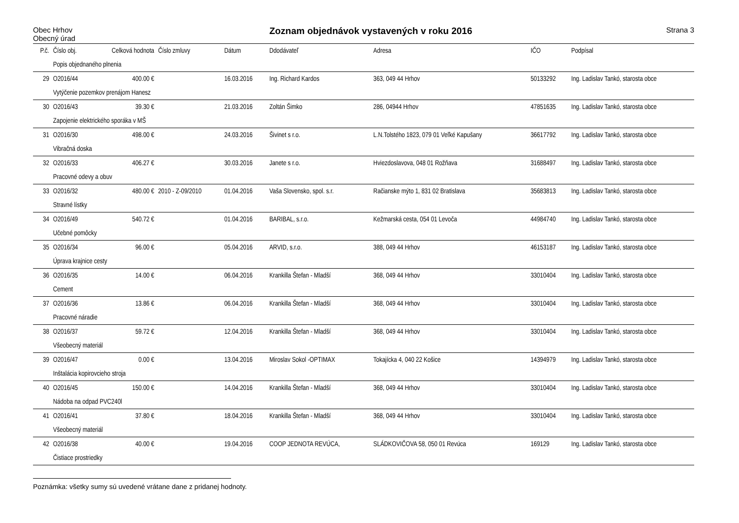Obec Hrhov
Obecný úrad
Zoznam objednávok vystavených v roku 2016
Strana 3
| P.č. | Číslo obj. | Celková hodnota | Číslo zmluvy | Dátum | Ddodávateľ | Adresa | IČO | Podpísal |
| --- | --- | --- | --- | --- | --- | --- | --- | --- |
| | Popis objednaného plnenia | | | | | | | |
| 29 | O2016/44 | 400.00 € | | 16.03.2016 | Ing. Richard Kardos | 363, 049 44 Hrhov | 50133292 | Ing. Ladislav Tankó, starosta obce |
| | Vytýčenie pozemkov prenájom Hanesz | | | | | | | |
| 30 | O2016/43 | 39.30 € | | 21.03.2016 | Zoltán Šimko | 286, 04944 Hrhov | 47851635 | Ing. Ladislav Tankó, starosta obce |
| | Zapojenie elektrického sporáka v MŠ | | | | | | | |
| 31 | O2016/30 | 498.00 € | | 24.03.2016 | Šivinet s r.o. | L.N.Tolstého 1823, 079 01 Veľké Kapušany | 36617792 | Ing. Ladislav Tankó, starosta obce |
| | Vibračná doska | | | | | | | |
| 32 | O2016/33 | 406.27 € | | 30.03.2016 | Janete s r.o. | Hviezdoslavova, 048 01 Rožňava | 31688497 | Ing. Ladislav Tankó, starosta obce |
| | Pracovné odevy a obuv | | | | | | | |
| 33 | O2016/32 | 480.00 € | 2010 - Z-09/2010 | 01.04.2016 | Vaša Slovensko, spol. s.r. | Račianske mýto 1, 831 02 Bratislava | 35683813 | Ing. Ladislav Tankó, starosta obce |
| | Stravné lístky | | | | | | | |
| 34 | O2016/49 | 540.72 € | | 01.04.2016 | BARIBAL, s.r.o. | Kežmarská cesta, 054 01 Levoča | 44984740 | Ing. Ladislav Tankó, starosta obce |
| | Učebné pomôcky | | | | | | | |
| 35 | O2016/34 | 96.00 € | | 05.04.2016 | ARVID, s.r.o. | 388, 049 44 Hrhov | 46153187 | Ing. Ladislav Tankó, starosta obce |
| | Úprava krajnice cesty | | | | | | | |
| 36 | O2016/35 | 14.00 € | | 06.04.2016 | Krankilla Štefan - Mladší | 368, 049 44 Hrhov | 33010404 | Ing. Ladislav Tankó, starosta obce |
| | Cement | | | | | | | |
| 37 | O2016/36 | 13.86 € | | 06.04.2016 | Krankilla Štefan - Mladší | 368, 049 44 Hrhov | 33010404 | Ing. Ladislav Tankó, starosta obce |
| | Pracovné náradie | | | | | | | |
| 38 | O2016/37 | 59.72 € | | 12.04.2016 | Krankilla Štefan - Mladší | 368, 049 44 Hrhov | 33010404 | Ing. Ladislav Tankó, starosta obce |
| | Všeobecný materiál | | | | | | | |
| 39 | O2016/47 | 0.00 € | | 13.04.2016 | Miroslav Sokol -OPTIMAX | Tokajícka 4, 040 22 Košice | 14394979 | Ing. Ladislav Tankó, starosta obce |
| | Inštalácia kopirovcieho stroja | | | | | | | |
| 40 | O2016/45 | 150.00 € | | 14.04.2016 | Krankilla Štefan - Mladší | 368, 049 44 Hrhov | 33010404 | Ing. Ladislav Tankó, starosta obce |
| | Nádoba na odpad PVC240l | | | | | | | |
| 41 | O2016/41 | 37.80 € | | 18.04.2016 | Krankilla Štefan - Mladší | 368, 049 44 Hrhov | 33010404 | Ing. Ladislav Tankó, starosta obce |
| | Všeobecný materiál | | | | | | | |
| 42 | O2016/38 | 40.00 € | | 19.04.2016 | COOP JEDNOTA REVÚCA, | SLÁDKOVIČOVA 58, 050 01 Revúca | 169129 | Ing. Ladislav Tankó, starosta obce |
| | Čistiace prostriedky | | | | | | | |
Poznámka: všetky sumy sú uvedené vrátane dane z pridanej hodnoty.